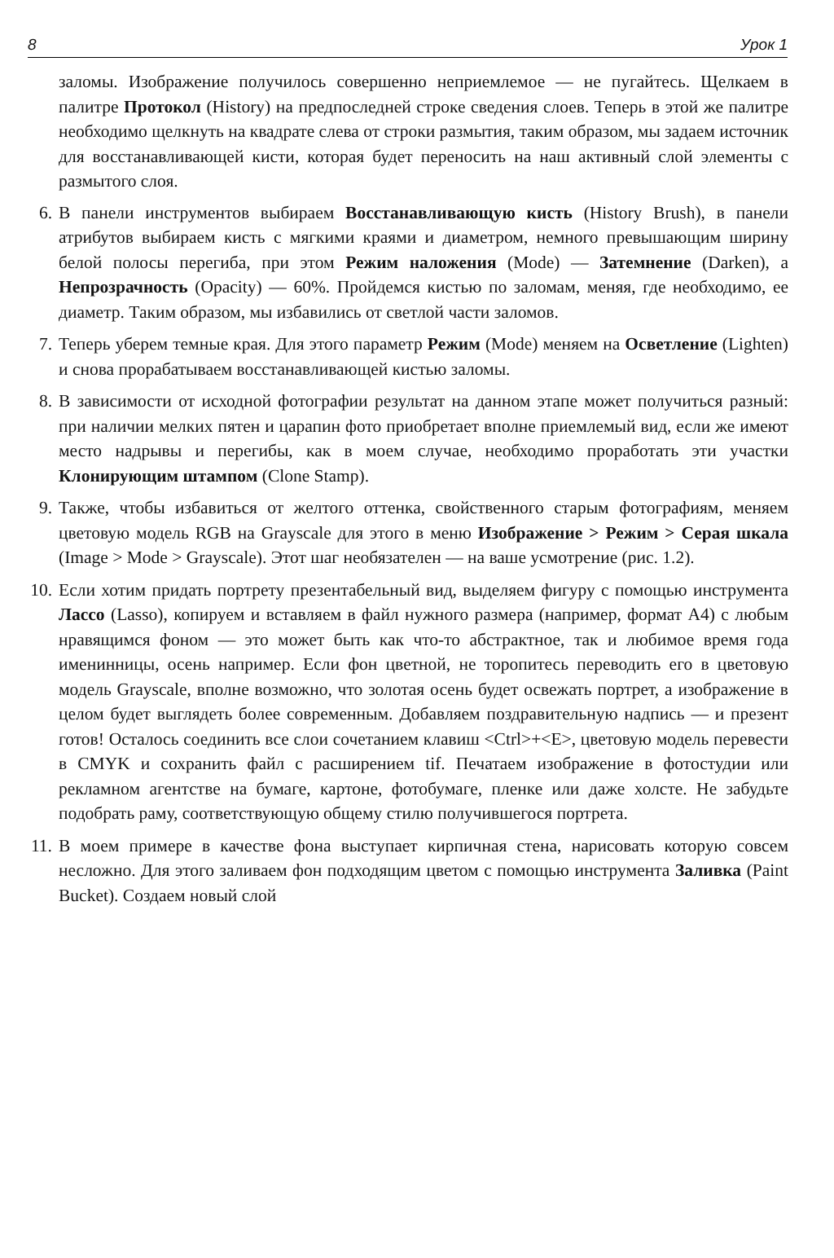8 Урок 1
заломы. Изображение получилось совершенно неприемлемое — не пугайтесь. Щелкаем в палитре Протокол (History) на предпоследней строке сведения слоев. Теперь в этой же палитре необходимо щелкнуть на квадрате слева от строки размытия, таким образом, мы задаем источник для восстанавливающей кисти, которая будет переносить на наш активный слой элементы с размытого слоя.
6.
В панели инструментов выбираем Восстанавливающую кисть (History Brush), в панели атрибутов выбираем кисть с мягкими краями и диаметром, немного превышающим ширину белой полосы перегиба, при этом Режим наложения (Mode) — Затемнение (Darken), а Непрозрачность (Opacity) — 60%. Пройдемся кистью по заломам, меняя, где необходимо, ее диаметр. Таким образом, мы избавились от светлой части заломов.
7.
Теперь уберем темные края. Для этого параметр Режим (Mode) меняем на Осветление (Lighten) и снова прорабатываем восстанавливающей кистью заломы.
8.
В зависимости от исходной фотографии результат на данном этапе может получиться разный: при наличии мелких пятен и царапин фото приобретает вполне приемлемый вид, если же имеют место надрывы и перегибы, как в моем случае, необходимо проработать эти участки Клонирующим штампом (Clone Stamp).
9.
Также, чтобы избавиться от желтого оттенка, свойственного старым фотографиям, меняем цветовую модель RGB на Grayscale для этого в меню Изображение > Режим > Серая шкала (Image > Mode > Grayscale). Этот шаг необязателен — на ваше усмотрение (рис. 1.2).
10.
Если хотим придать портрету презентабельный вид, выделяем фигуру с помощью инструмента Лассо (Lasso), копируем и вставляем в файл нужного размера (например, формат A4) с любым нравящимся фоном — это может быть как что-то абстрактное, так и любимое время года именинницы, осень например. Если фон цветной, не торопитесь переводить его в цветовую модель Grayscale, вполне возможно, что золотая осень будет освежать портрет, а изображение в целом будет выглядеть более современным. Добавляем поздравительную надпись — и презент готов! Осталось соединить все слои сочетанием клавиш <Ctrl>+<E>, цветовую модель перевести в CMYK и сохранить файл с расширением tif. Печатаем изображение в фотостудии или рекламном агентстве на бумаге, картоне, фотобумаге, пленке или даже холсте. Не забудьте подобрать раму, соответствующую общему стилю получившегося портрета.
11.
В моем примере в качестве фона выступает кирпичная стена, нарисовать которую совсем несложно. Для этого заливаем фон подходящим цветом с помощью инструмента Заливка (Paint Bucket). Создаем новый слой